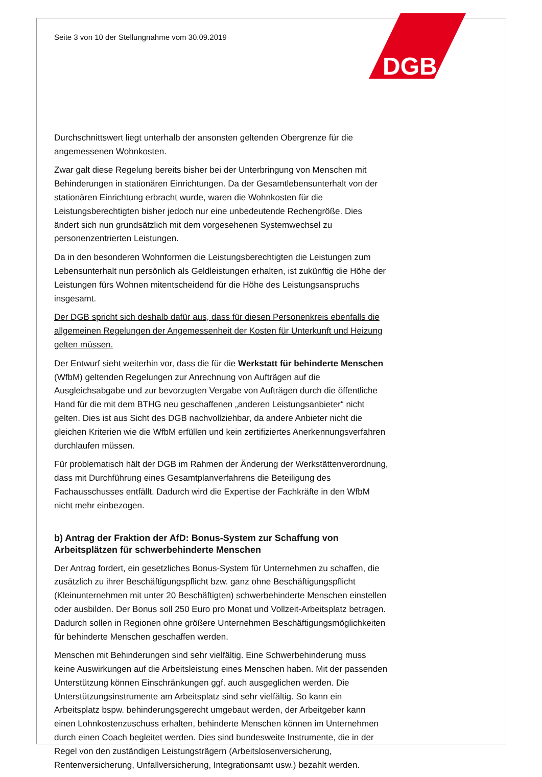DGB
Seite 3 von 10 der Stellungnahme vom 30.09.2019
Durchschnittswert liegt unterhalb der ansonsten geltenden Obergrenze für die angemessenen Wohnkosten.
Zwar galt diese Regelung bereits bisher bei der Unterbringung von Menschen mit Behinderungen in stationären Einrichtungen. Da der Gesamtlebensunterhalt von der stationären Einrichtung erbracht wurde, waren die Wohnkosten für die Leistungsberechtigten bisher jedoch nur eine unbedeutende Rechengröße. Dies ändert sich nun grundsätzlich mit dem vorgesehenen Systemwechsel zu personenzentrierten Leistungen.
Da in den besonderen Wohnformen die Leistungsberechtigten die Leistungen zum Lebensunterhalt nun persönlich als Geldleistungen erhalten, ist zukünftig die Höhe der Leistungen fürs Wohnen mitentscheidend für die Höhe des Leistungsanspruchs insgesamt.
Der DGB spricht sich deshalb dafür aus, dass für diesen Personenkreis ebenfalls die allgemeinen Regelungen der Angemessenheit der Kosten für Unterkunft und Heizung gelten müssen.
Der Entwurf sieht weiterhin vor, dass die für die Werkstatt für behinderte Menschen (WfbM) geltenden Regelungen zur Anrechnung von Aufträgen auf die Ausgleichsabgabe und zur bevorzugten Vergabe von Aufträgen durch die öffentliche Hand für die mit dem BTHG neu geschaffenen „anderen Leistungsanbieter“ nicht gelten. Dies ist aus Sicht des DGB nachvollziehbar, da andere Anbieter nicht die gleichen Kriterien wie die WfbM erfüllen und kein zertifiziertes Anerkennungsverfahren durchlaufen müssen.
Für problematisch hält der DGB im Rahmen der Änderung der Werkstättenverordnung, dass mit Durchführung eines Gesamtplanverfahrens die Beteiligung des Fachausschusses entfällt. Dadurch wird die Expertise der Fachkräfte in den WfbM nicht mehr einbezogen.
b) Antrag der Fraktion der AfD: Bonus-System zur Schaffung von Arbeitsplätzen für schwerbehinderte Menschen
Der Antrag fordert, ein gesetzliches Bonus-System für Unternehmen zu schaffen, die zusätzlich zu ihrer Beschäftigungspflicht bzw. ganz ohne Beschäftigungspflicht (Kleinunternehmen mit unter 20 Beschäftigten) schwerbehinderte Menschen einstellen oder ausbilden. Der Bonus soll 250 Euro pro Monat und Vollzeit-Arbeitsplatz betragen. Dadurch sollen in Regionen ohne größere Unternehmen Beschäftigungsmöglichkeiten für behinderte Menschen geschaffen werden.
Menschen mit Behinderungen sind sehr vielfältig. Eine Schwerbehinderung muss keine Auswirkungen auf die Arbeitsleistung eines Menschen haben. Mit der passenden Unterstützung können Einschränkungen ggf. auch ausgeglichen werden. Die Unterstützungsinstrumente am Arbeitsplatz sind sehr vielfältig. So kann ein Arbeitsplatz bspw. behinderungsgerecht umgebaut werden, der Arbeitgeber kann einen Lohnkostenzuschuss erhalten, behinderte Menschen können im Unternehmen durch einen Coach begleitet werden. Dies sind bundesweite Instrumente, die in der Regel von den zuständigen Leistungsträgern (Arbeitslosenversicherung, Rentenversicherung, Unfallversicherung, Integrationsamt usw.) bezahlt werden.